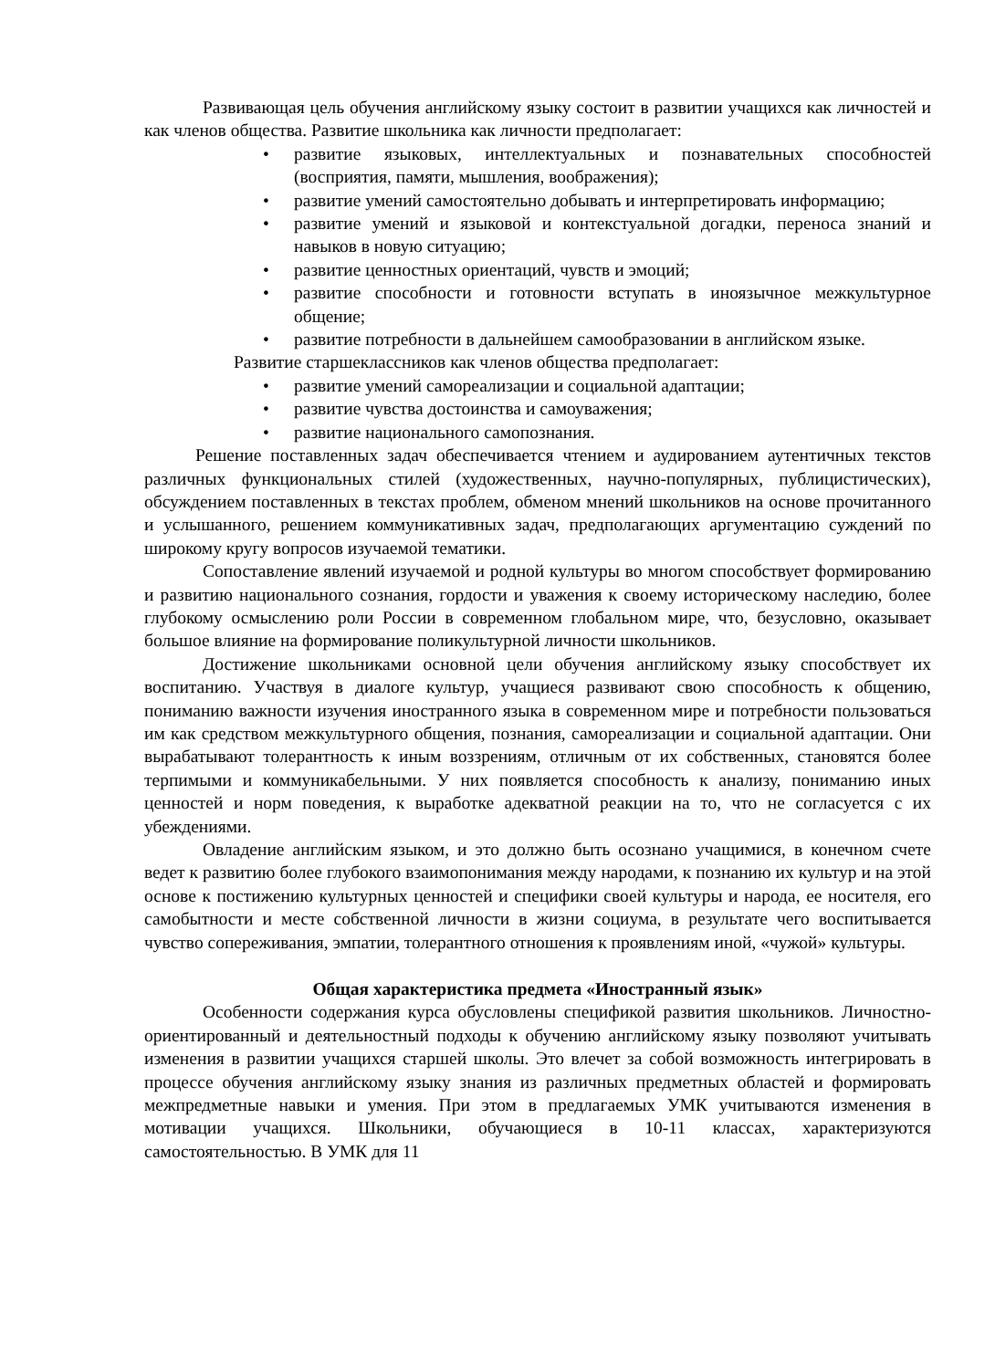Развивающая цель обучения английскому языку состоит в развитии учащихся как личностей и как членов общества. Развитие школьника как личности предполагает:
• развитие языковых, интеллектуальных и познавательных способностей (восприятия, памяти, мышления, воображения);
• развитие умений самостоятельно добывать и интерпретировать информацию;
• развитие умений и языковой и контекстуальной догадки, переноса знаний и навыков в новую ситуацию;
• развитие ценностных ориентаций, чувств и эмоций;
• развитие способности и готовности вступать в иноязычное межкультурное общение;
• развитие потребности в дальнейшем самообразовании в английском языке.
Развитие старшеклассников как членов общества предполагает:
• развитие умений самореализации и социальной адаптации;
• развитие чувства достоинства и самоуважения;
• развитие национального самопознания.
Решение поставленных задач обеспечивается чтением и аудированием аутентичных текстов различных функциональных стилей (художественных, научно-популярных, публицистических), обсуждением поставленных в текстах проблем, обменом мнений школьников на основе прочитанного и услышанного, решением коммуникативных задач, предполагающих аргументацию суждений по широкому кругу вопросов изучаемой тематики.
Сопоставление явлений изучаемой и родной культуры во многом способствует формированию и развитию национального сознания, гордости и уважения к своему историческому наследию, более глубокому осмыслению роли России в современном глобальном мире, что, безусловно, оказывает большое влияние на формирование поликультурной личности школьников.
Достижение школьниками основной цели обучения английскому языку способствует их воспитанию. Участвуя в диалоге культур, учащиеся развивают свою способность к общению, пониманию важности изучения иностранного языка в современном мире и потребности пользоваться им как средством межкультурного общения, познания, самореализации и социальной адаптации. Они вырабатывают толерантность к иным воззрениям, отличным от их собственных, становятся более терпимыми и коммуникабельными. У них появляется способность к анализу, пониманию иных ценностей и норм поведения, к выработке адекватной реакции на то, что не согласуется с их убеждениями.
Овладение английским языком, и это должно быть осознано учащимися, в конечном счете ведет к развитию более глубокого взаимопонимания между народами, к познанию их культур и на этой основе к постижению культурных ценностей и специфики своей культуры и народа, ее носителя, его самобытности и месте собственной личности в жизни социума, в результате чего воспитывается чувство сопереживания, эмпатии, толерантного отношения к проявлениям иной, «чужой» культуры.
Общая характеристика предмета «Иностранный язык»
Особенности содержания курса обусловлены спецификой развития школьников. Личностно-ориентированный и деятельностный подходы к обучению английскому языку позволяют учитывать изменения в развитии учащихся старшей школы. Это влечет за собой возможность интегрировать в процессе обучения английскому языку знания из различных предметных областей и формировать межпредметные навыки и умения. При этом в предлагаемых УМК учитываются изменения в мотивации учащихся. Школьники, обучающиеся в 10-11 классах, характеризуются самостоятельностью. В УМК для 11